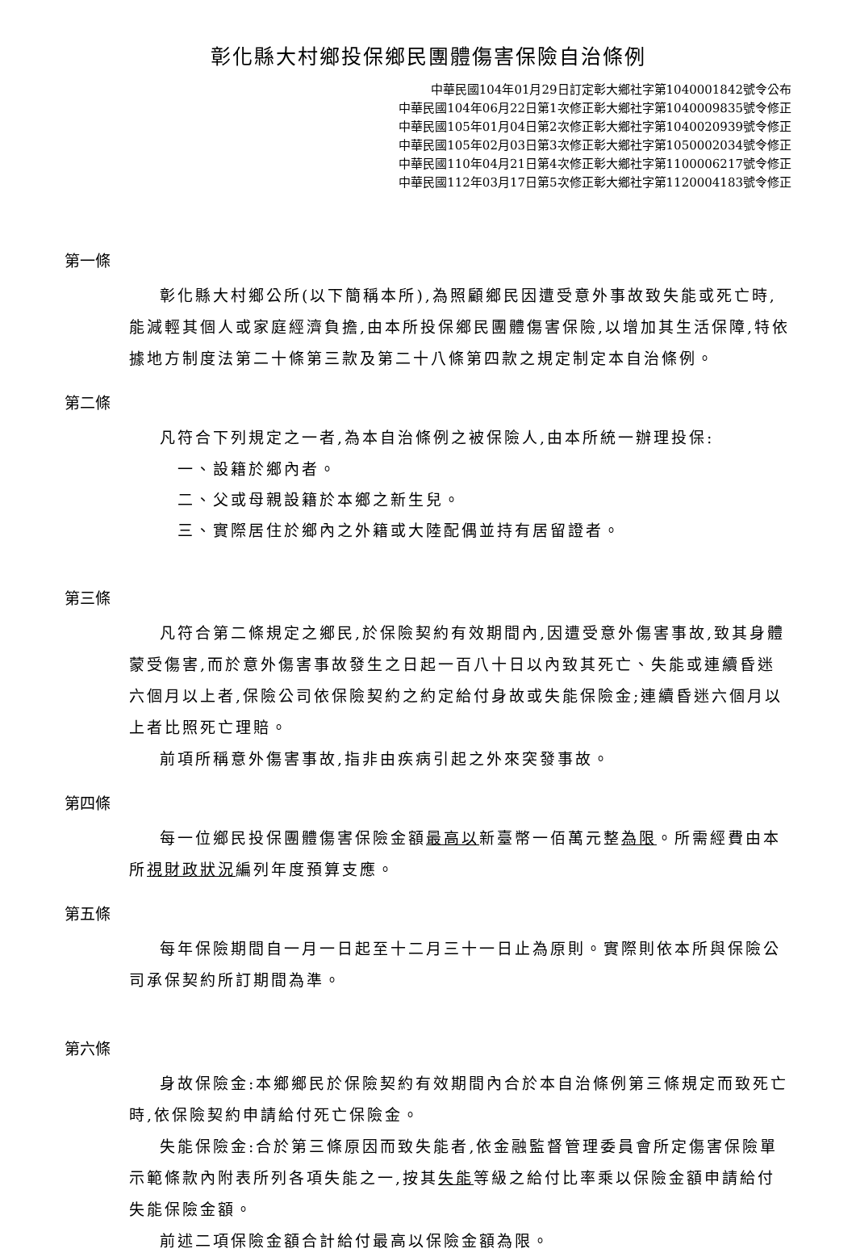彰化縣大村鄉投保鄉民團體傷害保險自治條例
中華民國104年01月29日訂定彰大鄉社字第1040001842號令公布
中華民國104年06月22日第1次修正彰大鄉社字第1040009835號令修正
中華民國105年01月04日第2次修正彰大鄉社字第1040020939號令修正
中華民國105年02月03日第3次修正彰大鄉社字第1050002034號令修正
中華民國110年04月21日第4次修正彰大鄉社字第1100006217號令修正
中華民國112年03月17日第5次修正彰大鄉社字第1120004183號令修正
第一條
彰化縣大村鄉公所(以下簡稱本所),為照顧鄉民因遭受意外事故致失能或死亡時,能減輕其個人或家庭經濟負擔,由本所投保鄉民團體傷害保險,以增加其生活保障,特依據地方制度法第二十條第三款及第二十八條第四款之規定制定本自治條例。
第二條
凡符合下列規定之一者,為本自治條例之被保險人,由本所統一辦理投保:
一、設籍於鄉內者。
二、父或母親設籍於本鄉之新生兒。
三、實際居住於鄉內之外籍或大陸配偶並持有居留證者。
第三條
凡符合第二條規定之鄉民,於保險契約有效期間內,因遭受意外傷害事故,致其身體蒙受傷害,而於意外傷害事故發生之日起一百八十日以內致其死亡、失能或連續昏迷六個月以上者,保險公司依保險契約之約定給付身故或失能保險金;連續昏迷六個月以上者比照死亡理賠。
前項所稱意外傷害事故,指非由疾病引起之外來突發事故。
第四條
每一位鄉民投保團體傷害保險金額最高以新臺幣一佰萬元整為限。所需經費由本所視財政狀況編列年度預算支應。
第五條
每年保險期間自一月一日起至十二月三十一日止為原則。實際則依本所與保險公司承保契約所訂期間為準。
第六條
身故保險金:本鄉鄉民於保險契約有效期間內合於本自治條例第三條規定而致死亡時,依保險契約申請給付死亡保險金。
失能保險金:合於第三條原因而致失能者,依金融監督管理委員會所定傷害保險單示範條款內附表所列各項失能之一,按其失能等級之給付比率乘以保險金額申請給付失能保險金額。
前述二項保險金額合計給付最高以保險金額為限。